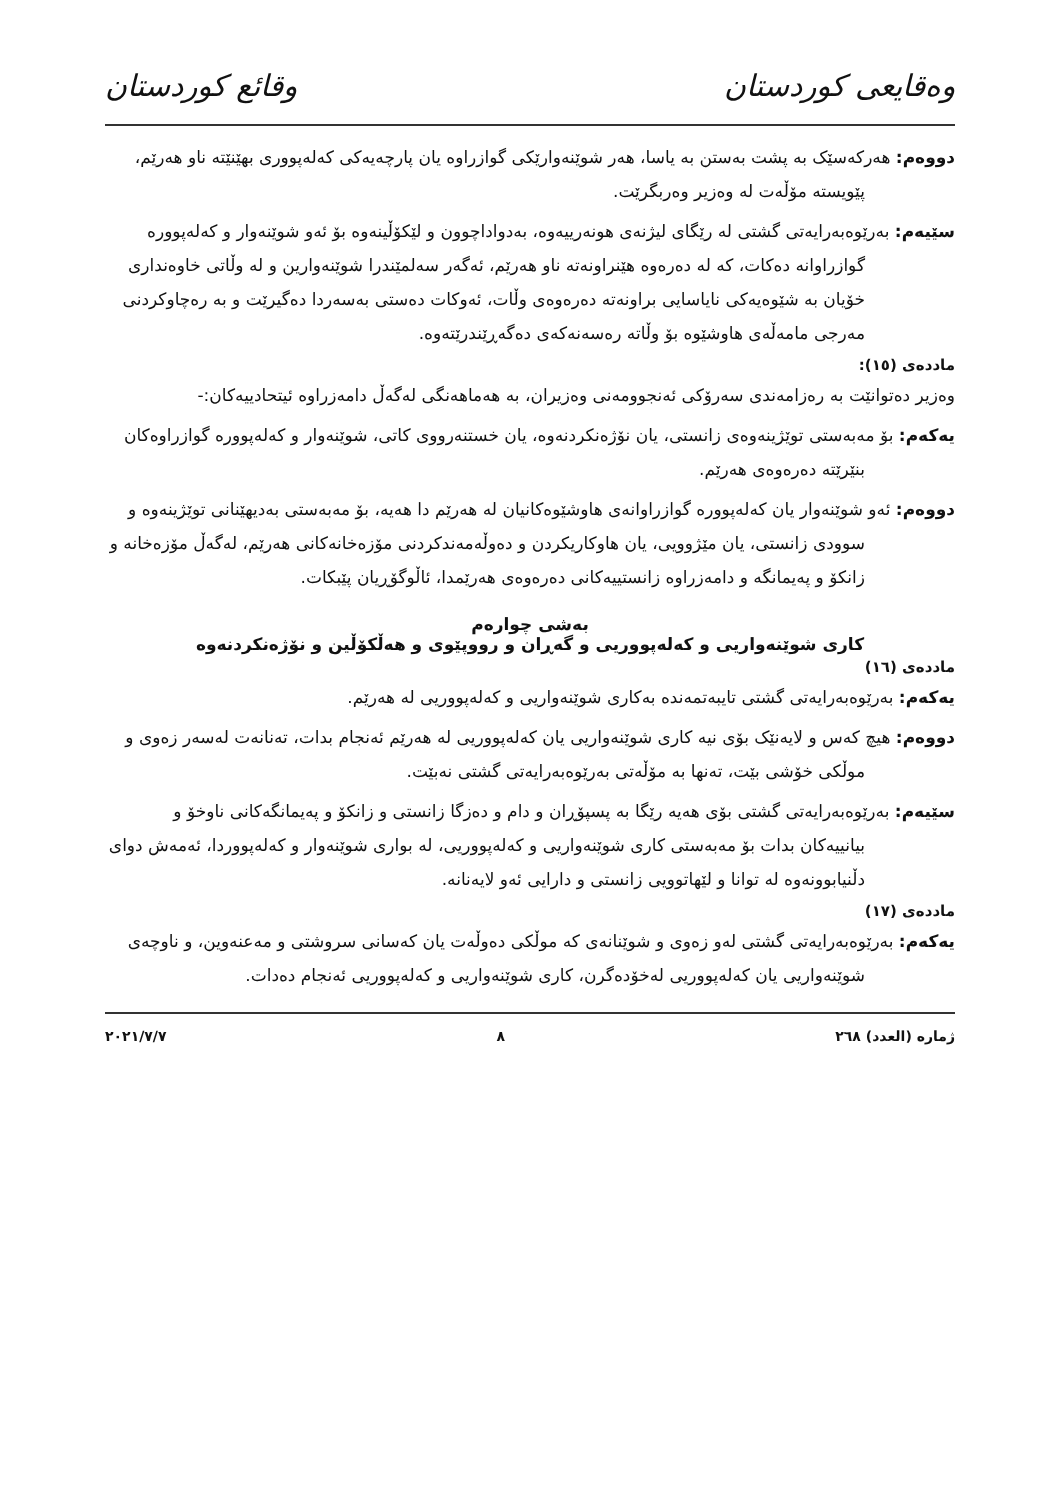وەقایعی کوردستان وقائع كوردستان
دووەم: هەرکەسێک بە پشت بەستن بە یاسا، هەر شوێنەوارێکی گوازراوە یان پارچەیەکی کەلەپووری بهێنێتە ناو هەرێم، پێویستە مۆڵەت لە وەزیر وەربگرێت.
سێیەم: بەرێوەبەرایەتی گشتی لە رێگای لیژنەی هونەرییەوە، بەدواداچوون و لێکۆڵینەوە بۆ ئەو شوێنەوار و کەلەپوورە گوازراوانە دەکات، کە لە دەرەوە هێنراونەتە ناو هەرێم، ئەگەر سەلمێندرا شوێنەوارین و لە وڵاتی خاوەنداری خۆیان بە شێوەیەکی نایاسایی براونەتە دەرەوەی وڵات، ئەوکات دەستی بەسەردا دەگیرێت و بە رەچاوکردنی مەرجی مامەڵەی هاوشێوە بۆ وڵاتە رەسەنەکەی دەگەڕێندرێتەوە.
ماددەی (١٥):
وەزیر دەتوانێت بە رەزامەندی سەرۆکی ئەنجوومەنی وەزیران، بە هەماهەنگی لەگەڵ دامەزراوە ئیتحادییەکان:-
یەکەم: بۆ مەبەستی توێژینەوەی زانستی، یان نۆژەنکردنەوە، یان خستنەرووی کاتی، شوێنەوار و کەلەپوورە گوازراوەکان بنێرێتە دەرەوەی هەرێم.
دووەم: ئەو شوێنەوار یان کەلەپوورە گوازراوانەی هاوشێوەکانیان لە هەرێم دا هەیە، بۆ مەبەستی بەدیهێنانی توێژینەوە و سوودی زانستی، یان مێژوویی، یان هاوکاریکردن و دەوڵەمەندکردنی مۆزەخانەکانی هەرێم، لەگەڵ مۆزەخانە و زانکۆ و پەیمانگە و دامەزراوە زانستییەکانی دەرەوەی هەرێمدا، ئاڵوگۆڕیان پێبکات.
بەشی چوارەم
کاری شوێنەواریی و کەلەپووریی و گەڕان و رووپێوی و هەڵکۆڵین و نۆژەنکردنەوە
ماددەی (١٦)
یەکەم: بەرێوەبەرایەتی گشتی تایبەتمەندە بەکاری شوێنەواریی و کەلەپووریی لە هەرێم.
دووەم: هیچ کەس و لایەنێک بۆی نیە کاری شوێنەواریی یان کەلەپووریی لە هەرێم ئەنجام بدات، تەنانەت لەسەر زەوی و موڵکی خۆشی بێت، تەنها بە مۆڵەتی بەرێوەبەرایەتی گشتی نەبێت.
سێیەم: بەرێوەبەرایەتی گشتی بۆی هەیە رێگا بە پسپۆڕان و دام و دەزگا زانستی و زانکۆ و پەیمانگەکانی ناوخۆ و بیانییەکان بدات بۆ مەبەستی کاری شوێنەواریی و کەلەپووریی، لە بواری شوێنەوار و کەلەپووردا، ئەمەش دوای دڵنیابوونەوە لە توانا و لێهاتوویی زانستی و دارایی ئەو لایەنانە.
ماددەی (١٧)
یەکەم: بەرێوەبەرایەتی گشتی لەو زەوی و شوێنانەی کە موڵکی دەوڵەت یان کەسانی سروشتی و مەعنەوین، و ناوچەی شوێنەواریی یان کەلەپووریی لەخۆدەگرن، کاری شوێنەواریی و کەلەپووریی ئەنجام دەدات.
ژمارە (العدد) ٢٦٨ ٨ ٢٠٢١/٧/٧